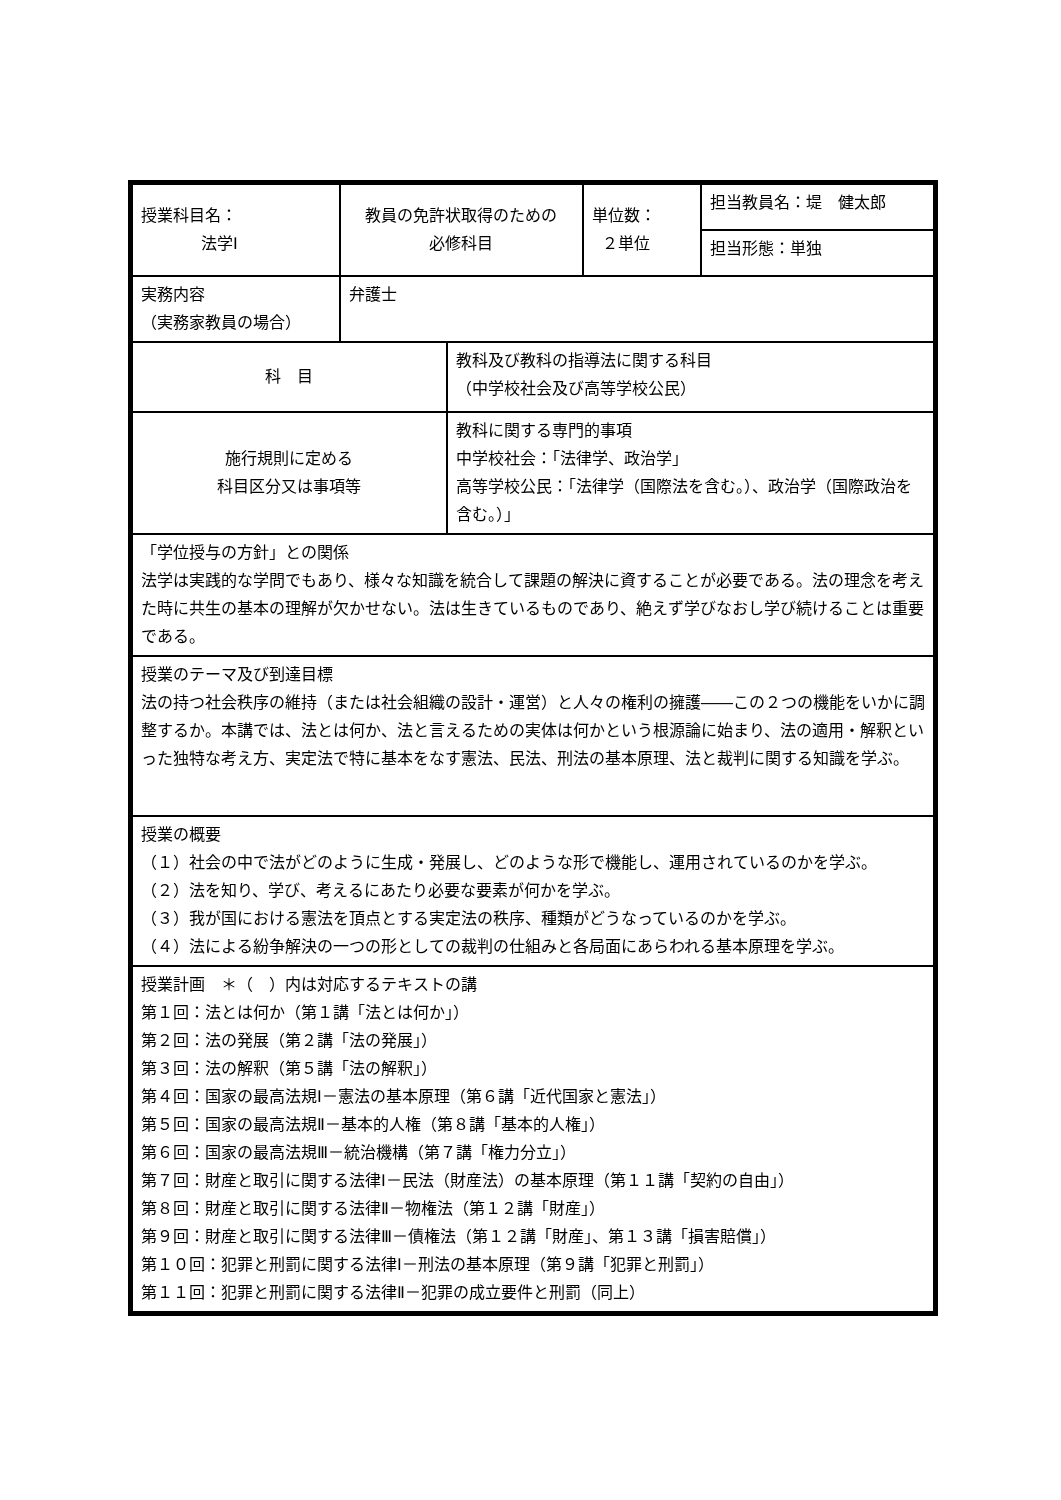| 授業科目名： 法学Ⅰ | 教員の免許状取得のための 必修科目 | | 単位数： ２単位 | 担当教員名：堤 健太郎 |
| | | | | 担当形態：単独 |
| 実務内容 （実務家教員の場合） | 弁護士 | | | |
| 科 目 | | 教科及び教科の指導法に関する科目 （中学校社会及び高等学校公民） | | |
| 施行規則に定める 科目区分又は事項等 | | 教科に関する専門的事項 中学校社会：「法律学、政治学」 高等学校公民：「法律学（国際法を含む。）、政治学（国際政治を含む。）」 | | |
| 「学位授与の方針」との関係 法学は実践的な学問でもあり、様々な知識を統合して課題の解決に資することが必要である。法の理念を考えた時に共生の基本の理解が欠かせない。法は生きているものであり、絶えず学びなおし学び続けることは重要である。 | | | | |
| 授業のテーマ及び到達目標 法の持つ社会秩序の維持（または社会組織の設計・運営）と人々の権利の擁護――この２つの機能をいかに調整するか。本講では、法とは何か、法と言えるための実体は何かという根源論に始まり、法の適用・解釈といった独特な考え方、実定法で特に基本をなす憲法、民法、刑法の基本原理、法と裁判に関する知識を学ぶ。 | | | | |
| 授業の概要 （１）社会の中で法がどのように生成・発展し、どのような形で機能し、運用されているのかを学ぶ。 （２）法を知り、学び、考えるにあたり必要な要素が何かを学ぶ。 （３）我が国における憲法を頂点とする実定法の秩序、種類がどうなっているのかを学ぶ。 （４）法による紛争解決の一つの形としての裁判の仕組みと各局面にあらわれる基本原理を学ぶ。 | | | | |
| 授業計画 ＊（ ）内は対応するテキストの講 第１回：法とは何か（第１講「法とは何か」） 第２回：法の発展（第２講「法の発展」） 第３回：法の解釈（第５講「法の解釈」） 第４回：国家の最高法規Ⅰ－憲法の基本原理（第６講「近代国家と憲法」） 第５回：国家の最高法規Ⅱ－基本的人権（第８講「基本的人権」） 第６回：国家の最高法規Ⅲ－統治機構（第７講「権力分立」） 第７回：財産と取引に関する法律Ⅰ－民法（財産法）の基本原理（第１１講「契約の自由」） 第８回：財産と取引に関する法律Ⅱ－物権法（第１２講「財産」） 第９回：財産と取引に関する法律Ⅲ－債権法（第１２講「財産」、第１３講「損害賠償」） 第１０回：犯罪と刑罰に関する法律Ⅰ－刑法の基本原理（第９講「犯罪と刑罰」） 第１１回：犯罪と刑罰に関する法律Ⅱ－犯罪の成立要件と刑罰（同上） | | | | |